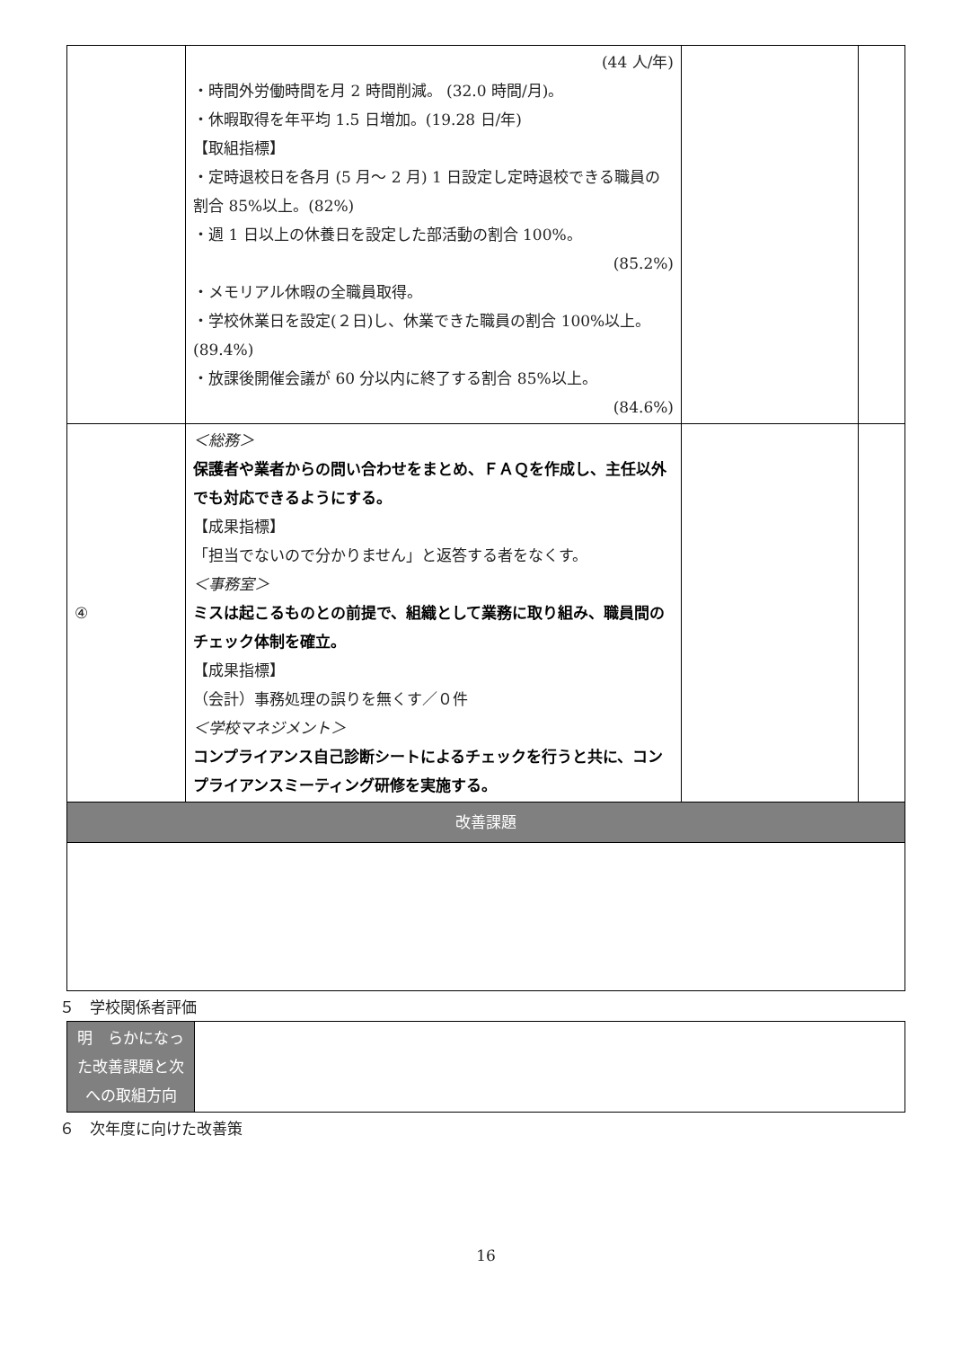| | (44 人/年) ・時間外労働時間を月 2 時間削減。 (32.0 時間/月)。 ・休暇取得を年平均 1.5 日増加。(19.28 日/年) 【取組指標】 ・定時退校日を各月 (5 月～ 2 月) 1 日設定し定時退校できる職員の割合 85%以上。(82%) ・週 1 日以上の休養日を設定した部活動の割合 100%。 (85.2%) ・メモリアル休暇の全職員取得。 ・学校休業日を設定(２日)し、休業できた職員の割合 100%以上。(89.4%) ・放課後開催会議が 60 分以内に終了する割合 85%以上。 (84.6%) | | |
| ④ | ＜総務＞ 保護者や業者からの問い合わせをまとめ、ＦＡＱを作成し、主任以外でも対応できるようにする。 【成果指標】 「担当でないので分かりません」と返答する者をなくす。 ＜事務室＞ ミスは起こるものとの前提で、組織として業務に取り組み、職員間のチェック体制を確立。 【成果指標】 （会計）事務処理の誤りを無くす／０件 ＜学校マネジメント＞ コンプライアンス自己診断シートによるチェックを行うと共に、コンプライアンスミーティング研修を実施する。 | | |
| 改善課題 | | | |
５　学校関係者評価
| 明 らかになった改善課題と次への取組方向 | |
６　次年度に向けた改善策
16